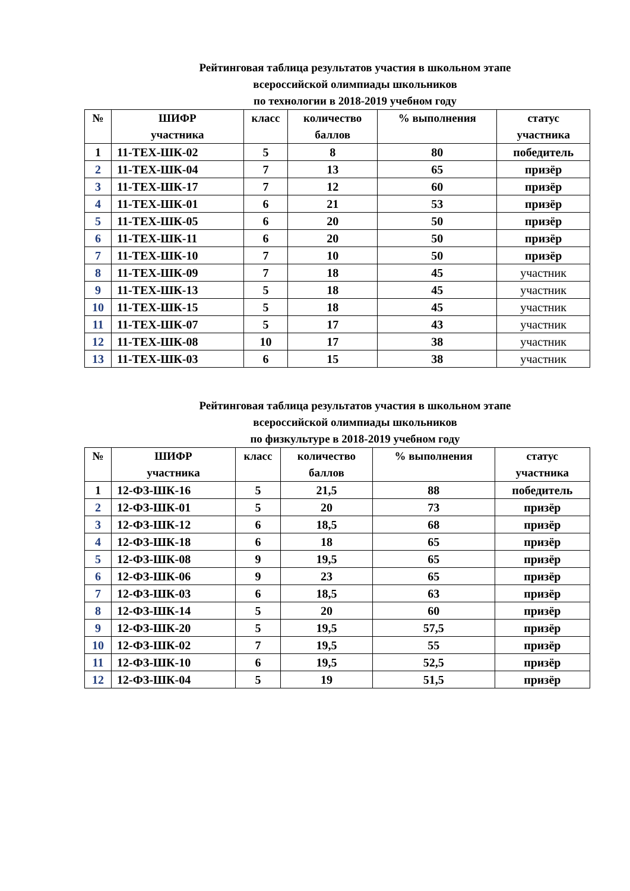Рейтинговая таблица результатов участия в школьном этапе
всероссийской олимпиады школьников
по технологии в 2018-2019 учебном году
| № | ШИФР участника | класс | количество баллов | % выполнения | статус участника |
| --- | --- | --- | --- | --- | --- |
| 1 | 11-ТЕХ-ШК-02 | 5 | 8 | 80 | победитель |
| 2 | 11-ТЕХ-ШК-04 | 7 | 13 | 65 | призёр |
| 3 | 11-ТЕХ-ШК-17 | 7 | 12 | 60 | призёр |
| 4 | 11-ТЕХ-ШК-01 | 6 | 21 | 53 | призёр |
| 5 | 11-ТЕХ-ШК-05 | 6 | 20 | 50 | призёр |
| 6 | 11-ТЕХ-ШК-11 | 6 | 20 | 50 | призёр |
| 7 | 11-ТЕХ-ШК-10 | 7 | 10 | 50 | призёр |
| 8 | 11-ТЕХ-ШК-09 | 7 | 18 | 45 | участник |
| 9 | 11-ТЕХ-ШК-13 | 5 | 18 | 45 | участник |
| 10 | 11-ТЕХ-ШК-15 | 5 | 18 | 45 | участник |
| 11 | 11-ТЕХ-ШК-07 | 5 | 17 | 43 | участник |
| 12 | 11-ТЕХ-ШК-08 | 10 | 17 | 38 | участник |
| 13 | 11-ТЕХ-ШК-03 | 6 | 15 | 38 | участник |
Рейтинговая таблица результатов участия в школьном этапе
всероссийской олимпиады школьников
по физкультуре в 2018-2019 учебном году
| № | ШИФР участника | класс | количество баллов | % выполнения | статус участника |
| --- | --- | --- | --- | --- | --- |
| 1 | 12-ФЗ-ШК-16 | 5 | 21,5 | 88 | победитель |
| 2 | 12-ФЗ-ШК-01 | 5 | 20 | 73 | призёр |
| 3 | 12-ФЗ-ШК-12 | 6 | 18,5 | 68 | призёр |
| 4 | 12-ФЗ-ШК-18 | 6 | 18 | 65 | призёр |
| 5 | 12-ФЗ-ШК-08 | 9 | 19,5 | 65 | призёр |
| 6 | 12-ФЗ-ШК-06 | 9 | 23 | 65 | призёр |
| 7 | 12-ФЗ-ШК-03 | 6 | 18,5 | 63 | призёр |
| 8 | 12-ФЗ-ШК-14 | 5 | 20 | 60 | призёр |
| 9 | 12-ФЗ-ШК-20 | 5 | 19,5 | 57,5 | призёр |
| 10 | 12-ФЗ-ШК-02 | 7 | 19,5 | 55 | призёр |
| 11 | 12-ФЗ-ШК-10 | 6 | 19,5 | 52,5 | призёр |
| 12 | 12-ФЗ-ШК-04 | 5 | 19 | 51,5 | призёр |